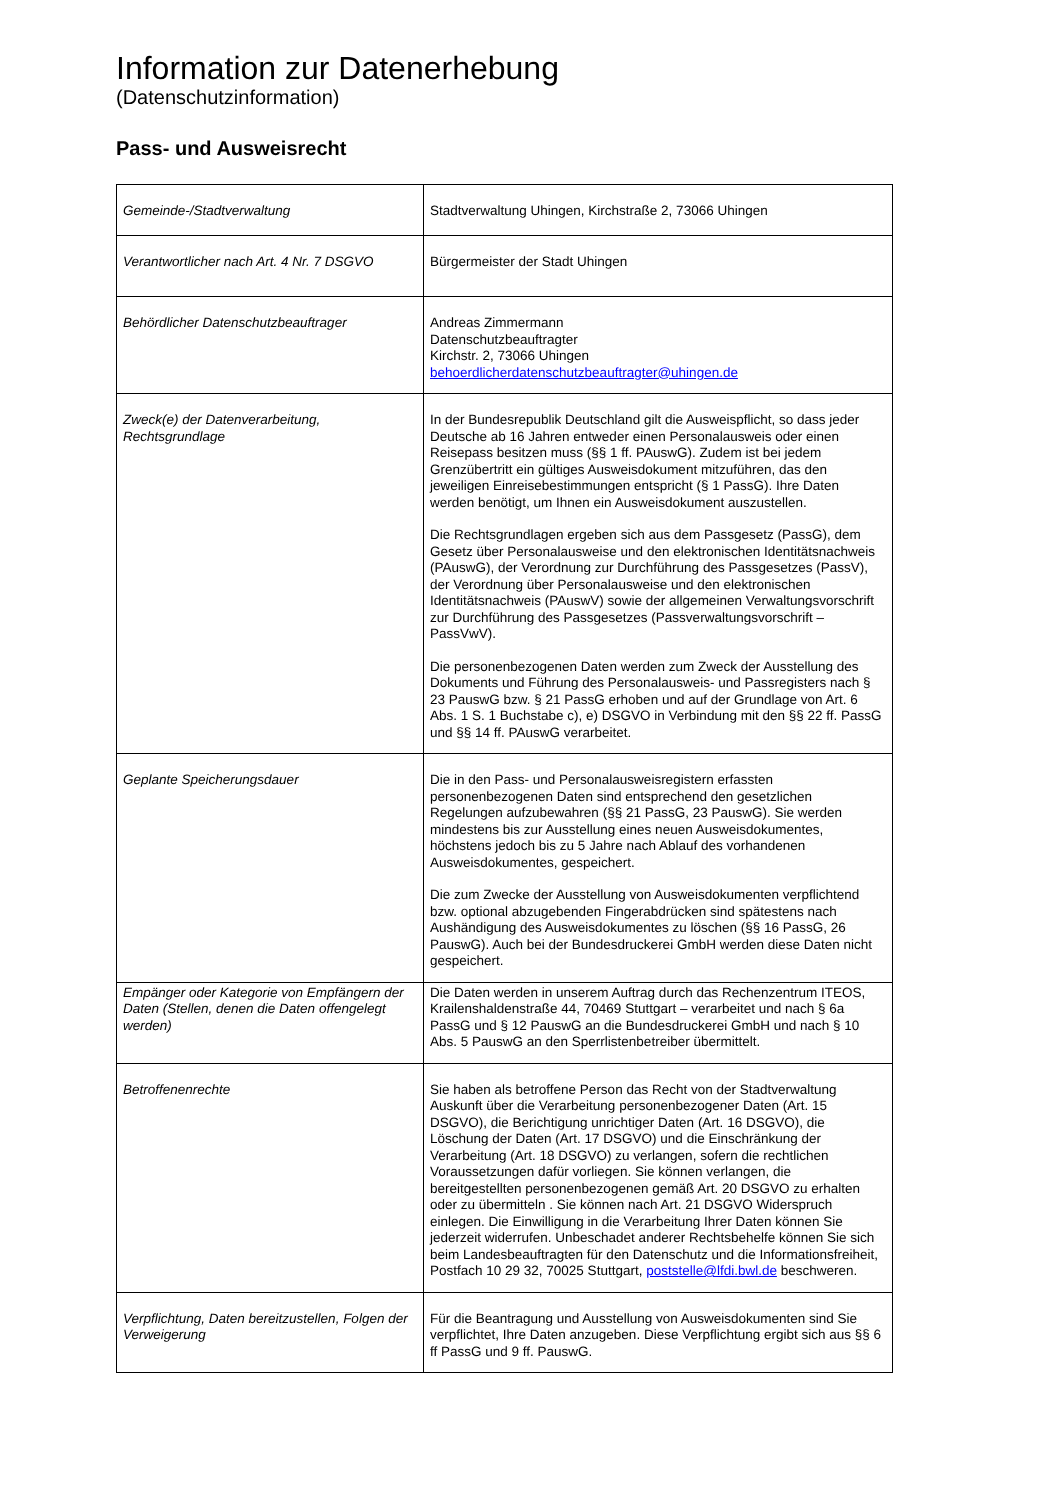Information zur Datenerhebung
(Datenschutzinformation)
Pass- und Ausweisrecht
| Gemeinde-/Stadtverwaltung | Stadtverwaltung Uhingen, Kirchstraße 2, 73066 Uhingen |
| Verantwortlicher nach Art. 4 Nr. 7 DSGVO | Bürgermeister der Stadt Uhingen |
| Behördlicher Datenschutzbeauftrager | Andreas Zimmermann Datenschutzbeauftragter Kirchstr. 2, 73066 Uhingen behoerdlicherdatenschutzbeauftragter@uhingen.de |
| Zweck(e) der Datenverarbeitung, Rechtsgrundlage | In der Bundesrepublik Deutschland gilt die Ausweispflicht, so dass jeder Deutsche ab 16 Jahren entweder einen Personalausweis oder einen Reisepass besitzen muss (§§ 1 ff. PAuswG). Zudem ist bei jedem Grenzübertritt ein gültiges Ausweisdokument mitzuführen, das den jeweiligen Einreisebestimmungen entspricht (§ 1 PassG). Ihre Daten werden benötigt, um Ihnen ein Ausweisdokument auszustellen. Die Rechtsgrundlagen ergeben sich aus dem Passgesetz (PassG), dem Gesetz über Personalausweise und den elektronischen Identitätsnachweis (PAuswG), der Verordnung zur Durchführung des Passgesetzes (PassV), der Verordnung über Personalausweise und den elektronischen Identitätsnachweis (PAuswV) sowie der allgemeinen Verwaltungsvorschrift zur Durchführung des Passgesetzes (Passverwaltungsvorschrift – PassVwV). Die personenbezogenen Daten werden zum Zweck der Ausstellung des Dokuments und Führung des Personalausweis- und Passregisters nach § 23 PauswG bzw. § 21 PassG erhoben und auf der Grundlage von Art. 6 Abs. 1 S. 1 Buchstabe c), e) DSGVO in Verbindung mit den §§ 22 ff. PassG und §§ 14 ff. PAuswG verarbeitet. |
| Geplante Speicherungsdauer | Die in den Pass- und Personalausweisregistern erfassten personenbezogenen Daten sind entsprechend den gesetzlichen Regelungen aufzubewahren (§§ 21 PassG, 23 PauswG). Sie werden mindestens bis zur Ausstellung eines neuen Ausweisdokumentes, höchstens jedoch bis zu 5 Jahre nach Ablauf des vorhandenen Ausweisdokumentes, gespeichert. Die zum Zwecke der Ausstellung von Ausweisdokumenten verpflichtend bzw. optional abzugebenden Fingerabdrücken sind spätestens nach Aushändigung des Ausweisdokumentes zu löschen (§§ 16 PassG, 26 PauswG). Auch bei der Bundesdruckerei GmbH werden diese Daten nicht gespeichert. |
| Empänger oder Kategorie von Empfängern der Daten (Stellen, denen die Daten offengelegt werden) | Die Daten werden in unserem Auftrag durch das Rechenzentrum ITEOS, Krailenshaldenstraße 44, 70469 Stuttgart – verarbeitet und nach § 6a PassG und § 12 PauswG an die Bundesdruckerei GmbH und nach § 10 Abs. 5 PauswG an den Sperrlistenbetreiber übermittelt. |
| Betroffenenrechte | Sie haben als betroffene Person das Recht von der Stadtverwaltung Auskunft über die Verarbeitung personenbezogener Daten (Art. 15 DSGVO), die Berichtigung unrichtiger Daten (Art. 16 DSGVO), die Löschung der Daten (Art. 17 DSGVO) und die Einschränkung der Verarbeitung (Art. 18 DSGVO) zu verlangen, sofern die rechtlichen Voraussetzungen dafür vorliegen. Sie können verlangen, die bereitgestellten personenbezogenen gemäß Art. 20 DSGVO zu erhalten oder zu übermitteln . Sie können nach Art. 21 DSGVO Widerspruch einlegen. Die Einwilligung in die Verarbeitung Ihrer Daten können Sie jederzeit widerrufen. Unbeschadet anderer Rechtsbehelfe können Sie sich beim Landesbeauftragten für den Datenschutz und die Informationsfreiheit, Postfach 10 29 32, 70025 Stuttgart, poststelle@lfdi.bwl.de beschweren. |
| Verpflichtung, Daten bereitzustellen, Folgen der Verweigerung | Für die Beantragung und Ausstellung von Ausweisdokumenten sind Sie verpflichtet, Ihre Daten anzugeben. Diese Verpflichtung ergibt sich aus §§ 6 ff PassG und 9 ff. PauswG. |